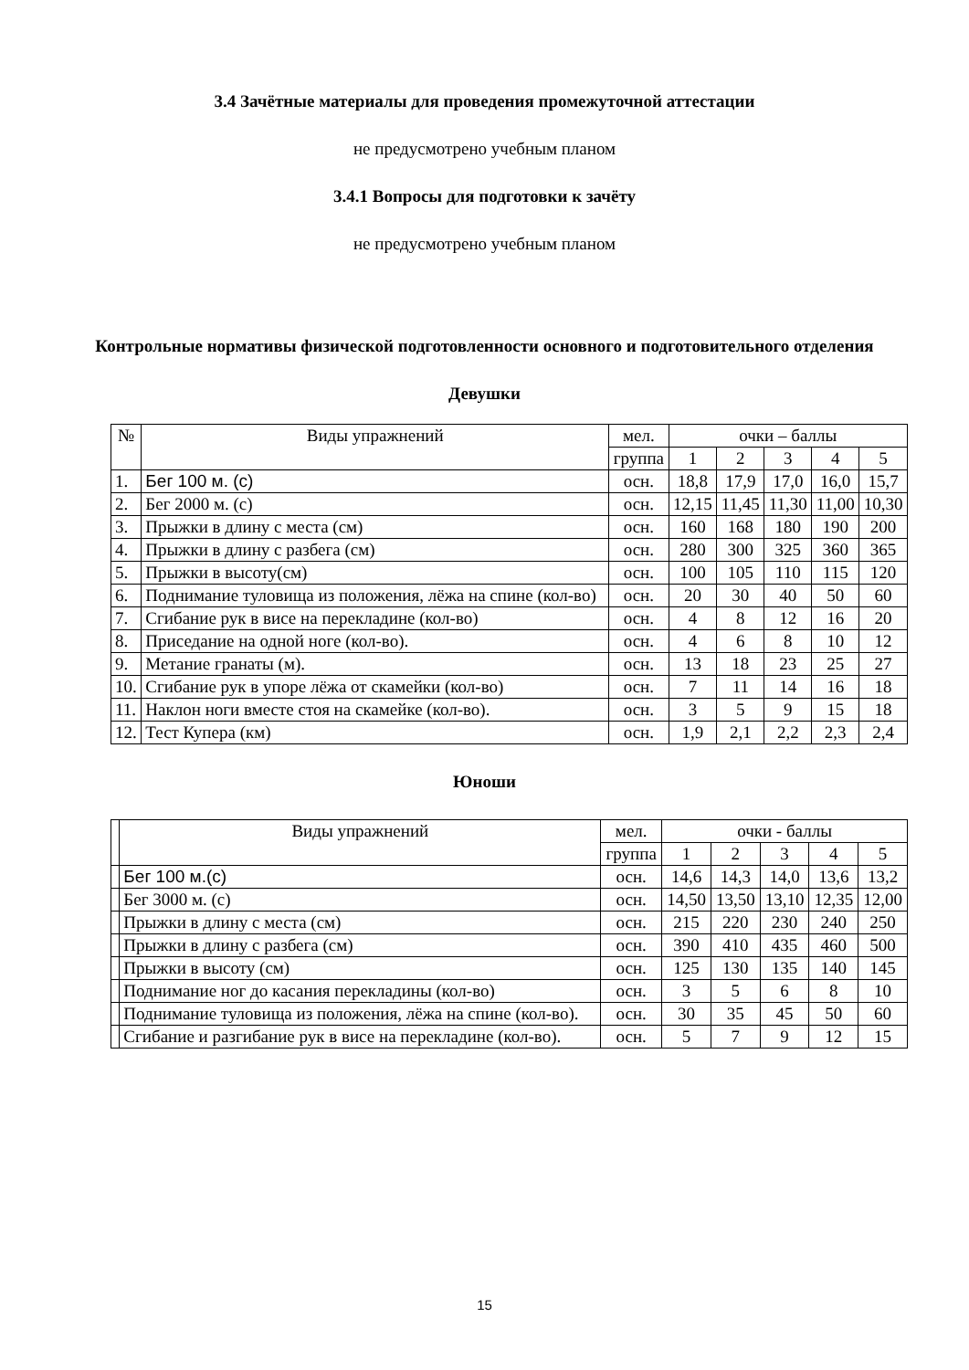3.4 Зачётные материалы для проведения промежуточной аттестации
не предусмотрено учебным планом
3.4.1 Вопросы для подготовки к зачёту
не предусмотрено учебным планом
Контрольные нормативы физической подготовленности основного и подготовительного отделения
Девушки
| № | Виды упражнений | мел. | очки – баллы | | | | |
| --- | --- | --- | --- | --- | --- | --- | --- |
| | | группа | 1 | 2 | 3 | 4 | 5 |
| 1. | Бег 100 м. (с) | осн. | 18,8 | 17,9 | 17,0 | 16,0 | 15,7 |
| 2. | Бег 2000 м. (с) | осн. | 12,15 | 11,45 | 11,30 | 11,00 | 10,30 |
| 3. | Прыжки в длину с места (см) | осн. | 160 | 168 | 180 | 190 | 200 |
| 4. | Прыжки в длину с разбега (см) | осн. | 280 | 300 | 325 | 360 | 365 |
| 5. | Прыжки в высоту(см) | осн. | 100 | 105 | 110 | 115 | 120 |
| 6. | Поднимание туловища из положения, лёжа на спине (кол-во) | осн. | 20 | 30 | 40 | 50 | 60 |
| 7. | Сгибание рук в висе на перекладине (кол-во) | осн. | 4 | 8 | 12 | 16 | 20 |
| 8. | Приседание на одной ноге (кол-во). | осн. | 4 | 6 | 8 | 10 | 12 |
| 9. | Метание гранаты (м). | осн. | 13 | 18 | 23 | 25 | 27 |
| 10. | Сгибание рук в упоре лёжа от скамейки (кол-во) | осн. | 7 | 11 | 14 | 16 | 18 |
| 11. | Наклон ноги вместе стоя на скамейке (кол-во). | осн. | 3 | 5 | 9 | 15 | 18 |
| 12. | Тест Купера (км) | осн. | 1,9 | 2,1 | 2,2 | 2,3 | 2,4 |
Юноши
| | Виды упражнений | мел. | очки - баллы | | | | |
| --- | --- | --- | --- | --- | --- | --- | --- |
| | | группа | 1 | 2 | 3 | 4 | 5 |
| | Бег 100 м.(с) | осн. | 14,6 | 14,3 | 14,0 | 13,6 | 13,2 |
| | Бег 3000 м. (с) | осн. | 14,50 | 13,50 | 13,10 | 12,35 | 12,00 |
| | Прыжки в длину с места (см) | осн. | 215 | 220 | 230 | 240 | 250 |
| | Прыжки в длину с разбега (см) | осн. | 390 | 410 | 435 | 460 | 500 |
| | Прыжки в высоту (см) | осн. | 125 | 130 | 135 | 140 | 145 |
| | Поднимание ног до касания перекладины (кол-во) | осн. | 3 | 5 | 6 | 8 | 10 |
| | Поднимание туловища из положения, лёжа на спине (кол-во). | осн. | 30 | 35 | 45 | 50 | 60 |
| | Сгибание и разгибание рук в висе на перекладине (кол-во). | осн. | 5 | 7 | 9 | 12 | 15 |
15